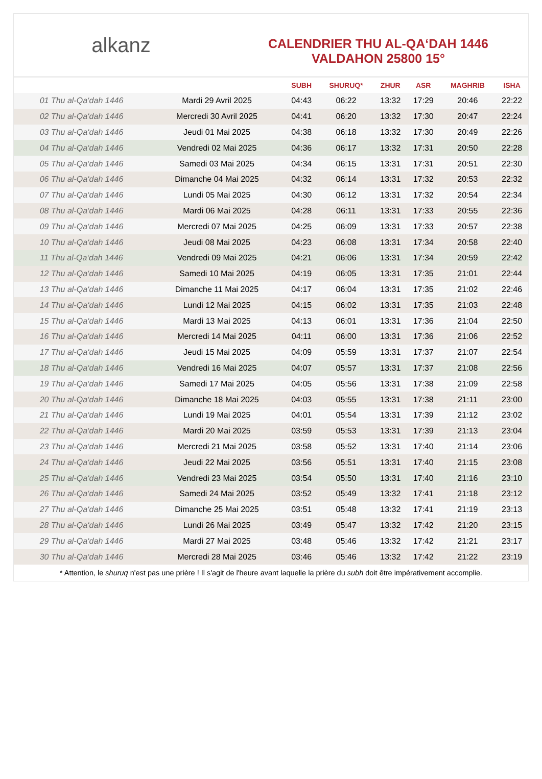alkanz
CALENDRIER THU AL-QA‘DAH 1446
VALDAHON 25800 15°
| | | SUBH | SHURUQ* | ZHUR | ASR | MAGHRIB | ISHA |
| --- | --- | --- | --- | --- | --- | --- | --- |
| 01 Thu al-Qa‘dah 1446 | Mardi 29 Avril 2025 | 04:43 | 06:22 | 13:32 | 17:29 | 20:46 | 22:22 |
| 02 Thu al-Qa‘dah 1446 | Mercredi 30 Avril 2025 | 04:41 | 06:20 | 13:32 | 17:30 | 20:47 | 22:24 |
| 03 Thu al-Qa‘dah 1446 | Jeudi 01 Mai 2025 | 04:38 | 06:18 | 13:32 | 17:30 | 20:49 | 22:26 |
| 04 Thu al-Qa‘dah 1446 | Vendredi 02 Mai 2025 | 04:36 | 06:17 | 13:32 | 17:31 | 20:50 | 22:28 |
| 05 Thu al-Qa‘dah 1446 | Samedi 03 Mai 2025 | 04:34 | 06:15 | 13:31 | 17:31 | 20:51 | 22:30 |
| 06 Thu al-Qa‘dah 1446 | Dimanche 04 Mai 2025 | 04:32 | 06:14 | 13:31 | 17:32 | 20:53 | 22:32 |
| 07 Thu al-Qa‘dah 1446 | Lundi 05 Mai 2025 | 04:30 | 06:12 | 13:31 | 17:32 | 20:54 | 22:34 |
| 08 Thu al-Qa‘dah 1446 | Mardi 06 Mai 2025 | 04:28 | 06:11 | 13:31 | 17:33 | 20:55 | 22:36 |
| 09 Thu al-Qa‘dah 1446 | Mercredi 07 Mai 2025 | 04:25 | 06:09 | 13:31 | 17:33 | 20:57 | 22:38 |
| 10 Thu al-Qa‘dah 1446 | Jeudi 08 Mai 2025 | 04:23 | 06:08 | 13:31 | 17:34 | 20:58 | 22:40 |
| 11 Thu al-Qa‘dah 1446 | Vendredi 09 Mai 2025 | 04:21 | 06:06 | 13:31 | 17:34 | 20:59 | 22:42 |
| 12 Thu al-Qa‘dah 1446 | Samedi 10 Mai 2025 | 04:19 | 06:05 | 13:31 | 17:35 | 21:01 | 22:44 |
| 13 Thu al-Qa‘dah 1446 | Dimanche 11 Mai 2025 | 04:17 | 06:04 | 13:31 | 17:35 | 21:02 | 22:46 |
| 14 Thu al-Qa‘dah 1446 | Lundi 12 Mai 2025 | 04:15 | 06:02 | 13:31 | 17:35 | 21:03 | 22:48 |
| 15 Thu al-Qa‘dah 1446 | Mardi 13 Mai 2025 | 04:13 | 06:01 | 13:31 | 17:36 | 21:04 | 22:50 |
| 16 Thu al-Qa‘dah 1446 | Mercredi 14 Mai 2025 | 04:11 | 06:00 | 13:31 | 17:36 | 21:06 | 22:52 |
| 17 Thu al-Qa‘dah 1446 | Jeudi 15 Mai 2025 | 04:09 | 05:59 | 13:31 | 17:37 | 21:07 | 22:54 |
| 18 Thu al-Qa‘dah 1446 | Vendredi 16 Mai 2025 | 04:07 | 05:57 | 13:31 | 17:37 | 21:08 | 22:56 |
| 19 Thu al-Qa‘dah 1446 | Samedi 17 Mai 2025 | 04:05 | 05:56 | 13:31 | 17:38 | 21:09 | 22:58 |
| 20 Thu al-Qa‘dah 1446 | Dimanche 18 Mai 2025 | 04:03 | 05:55 | 13:31 | 17:38 | 21:11 | 23:00 |
| 21 Thu al-Qa‘dah 1446 | Lundi 19 Mai 2025 | 04:01 | 05:54 | 13:31 | 17:39 | 21:12 | 23:02 |
| 22 Thu al-Qa‘dah 1446 | Mardi 20 Mai 2025 | 03:59 | 05:53 | 13:31 | 17:39 | 21:13 | 23:04 |
| 23 Thu al-Qa‘dah 1446 | Mercredi 21 Mai 2025 | 03:58 | 05:52 | 13:31 | 17:40 | 21:14 | 23:06 |
| 24 Thu al-Qa‘dah 1446 | Jeudi 22 Mai 2025 | 03:56 | 05:51 | 13:31 | 17:40 | 21:15 | 23:08 |
| 25 Thu al-Qa‘dah 1446 | Vendredi 23 Mai 2025 | 03:54 | 05:50 | 13:31 | 17:40 | 21:16 | 23:10 |
| 26 Thu al-Qa‘dah 1446 | Samedi 24 Mai 2025 | 03:52 | 05:49 | 13:32 | 17:41 | 21:18 | 23:12 |
| 27 Thu al-Qa‘dah 1446 | Dimanche 25 Mai 2025 | 03:51 | 05:48 | 13:32 | 17:41 | 21:19 | 23:13 |
| 28 Thu al-Qa‘dah 1446 | Lundi 26 Mai 2025 | 03:49 | 05:47 | 13:32 | 17:42 | 21:20 | 23:15 |
| 29 Thu al-Qa‘dah 1446 | Mardi 27 Mai 2025 | 03:48 | 05:46 | 13:32 | 17:42 | 21:21 | 23:17 |
| 30 Thu al-Qa‘dah 1446 | Mercredi 28 Mai 2025 | 03:46 | 05:46 | 13:32 | 17:42 | 21:22 | 23:19 |
* Attention, le shuruq n'est pas une prière ! Il s'agit de l'heure avant laquelle la prière du subh doit être impérativement accomplie.